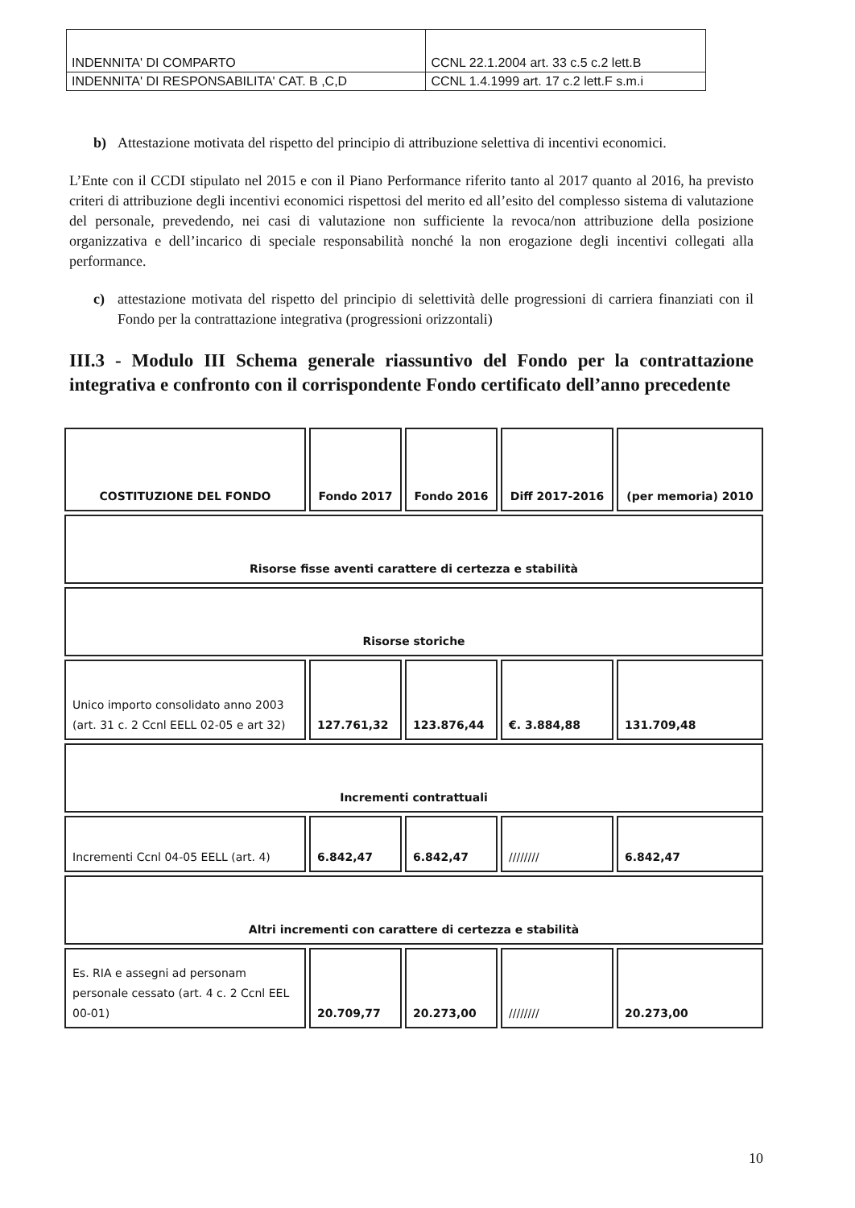| INDENNITA' DI COMPARTO | CCNL 22.1.2004 art. 33 c.5 c.2 lett.B |
| INDENNITA' DI RESPONSABILITA' CAT. B ,C,D | CCNL 1.4.1999 art. 17 c.2 lett.F s.m.i |
b) Attestazione motivata del rispetto del principio di attribuzione selettiva di incentivi economici.
L’Ente con il CCDI stipulato nel 2015 e con il Piano Performance riferito tanto al 2017 quanto al 2016, ha previsto criteri di attribuzione degli incentivi economici rispettosi del merito ed all’esito del complesso sistema di valutazione del personale, prevedendo, nei casi di valutazione non sufficiente la revoca/non attribuzione della posizione organizzativa e dell’incarico di speciale responsabilità nonché la non erogazione degli incentivi collegati alla performance.
c) attestazione motivata del rispetto del principio di selettività delle progressioni di carriera finanziati con il Fondo per la contrattazione integrativa (progressioni orizzontali)
III.3 - Modulo III Schema generale riassuntivo del Fondo per la contrattazione integrativa e confronto con il corrispondente Fondo certificato dell’anno precedente
| COSTITUZIONE DEL FONDO | Fondo 2017 | Fondo 2016 | Diff 2017-2016 | (per memoria) 2010 |
| --- | --- | --- | --- | --- |
| Risorse fisse aventi carattere di certezza e stabilità | | | | |
| Risorse storiche | | | | |
| Unico importo consolidato anno 2003 (art. 31 c. 2 Ccnl EELL 02-05 e art 32) | 127.761,32 | 123.876,44 | €. 3.884,88 | 131.709,48 |
| Incrementi contrattuali | | | | |
| Incrementi Ccnl 04-05 EELL (art. 4) | 6.842,47 | 6.842,47 | //////// | 6.842,47 |
| Altri incrementi con carattere di certezza e stabilità | | | | |
| Es. RIA e assegni ad personam personale cessato (art. 4 c. 2 Ccnl EEL 00-01) | 20.709,77 | 20.273,00 | //////// | 20.273,00 |
10